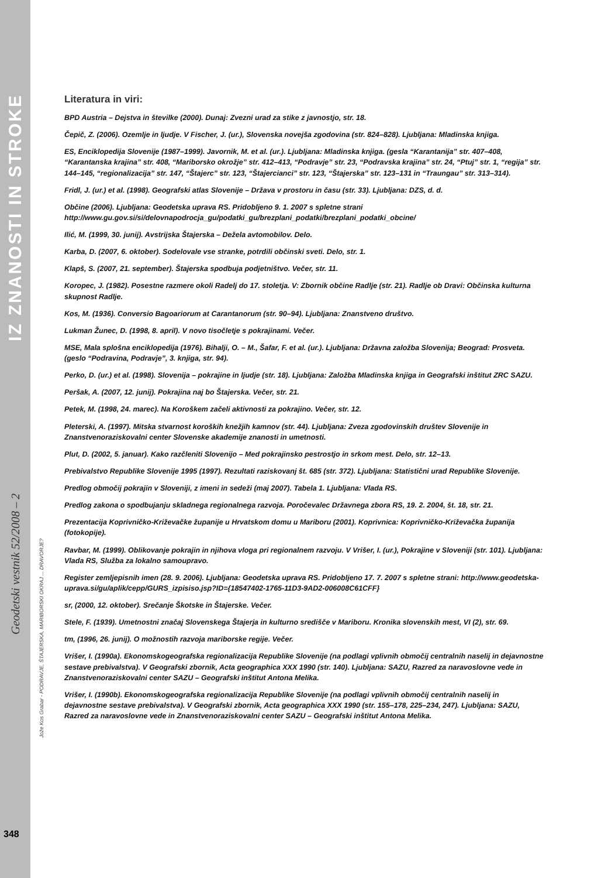IZ ZNANOSTI IN STROKE
Geodetski vestnik 52/2008 – 2
Jože Kos Grabar - PODRAVJE, ŠTAJERSKA, MARIBORSKI OKRAJ ... DRAVORJE?
348
Literatura in viri:
BPD Austria – Dejstva in številke (2000). Dunaj: Zvezni urad za stike z javnostjo, str. 18.
Čepič, Z. (2006). Ozemlje in ljudje. V Fischer, J. (ur.), Slovenska novejša zgodovina (str. 824–828). Ljubljana: Mladinska knjiga.
ES, Enciklopedija Slovenije (1987–1999). Javornik, M. et al. (ur.). Ljubljana: Mladinska knjiga. (gesla “Karantanija” str. 407–408, “Karantanska krajina” str. 408, “Mariborsko okrožje” str. 412–413, “Podravje” str. 23, “Podravska krajina” str. 24, “Ptuj” str. 1, “regija” str. 144–145, “regionalizacija” str. 147, “Štajerc” str. 123, “Štajercianci” str. 123, “Štajerska” str. 123–131 in “Traungau” str. 313–314).
Fridl, J. (ur.) et al. (1998). Geografski atlas Slovenije – Država v prostoru in času (str. 33). Ljubljana: DZS, d. d.
Občine (2006). Ljubljana: Geodetska uprava RS. Pridobljeno 9. 1. 2007 s spletne strani http://www.gu.gov.si/si/delovnapodrocja_gu/podatki_gu/brezplani_podatki/brezplani_podatki_obcine/
Ilić, M. (1999, 30. junij). Avstrijska Štajerska – Dežela avtomobilov. Delo.
Karba, D. (2007, 6. oktober). Sodelovale vse stranke, potrdili občinski sveti. Delo, str. 1.
Klapš, S. (2007, 21. september). Štajerska spodbuja podjetništvo. Večer, str. 11.
Koropec, J. (1982). Posestne razmere okoli Radelj do 17. stoletja. V: Zbornik občine Radlje (str. 21). Radlje ob Dravi: Občinska kulturna skupnost Radlje.
Kos, M. (1936). Conversio Bagoariorum at Carantanorum (str. 90–94). Ljubljana: Znanstveno društvo.
Lukman Žunec, D. (1998, 8. april). V novo tisočletje s pokrajinami. Večer.
MSE, Mala splošna enciklopedija (1976). Bihalji, O. – M., Šafar, F. et al. (ur.). Ljubljana: Državna založba Slovenija; Beograd: Prosveta. (geslo “Podravina, Podravje”, 3. knjiga, str. 94).
Perko, D. (ur.) et al. (1998). Slovenija – pokrajine in ljudje (str. 18). Ljubljana: Založba Mladinska knjiga in Geografski inštitut ZRC SAZU.
Peršak, A. (2007, 12. junij). Pokrajina naj bo Štajerska. Večer, str. 21.
Petek, M. (1998, 24. marec). Na Koroškem začeli aktivnosti za pokrajino. Večer, str. 12.
Pleterski, A. (1997). Mitska stvarnost koroških knežjih kamnov (str. 44). Ljubljana: Zveza zgodovinskih društev Slovenije in Znanstvenoraziskovalni center Slovenske akademije znanosti in umetnosti.
Plut, D. (2002, 5. januar). Kako razčleniti Slovenijo – Med pokrajinsko pestrostjo in srkom mest. Delo, str. 12–13.
Prebivalstvo Republike Slovenije 1995 (1997). Rezultati raziskovanj št. 685 (str. 372). Ljubljana: Statistični urad Republike Slovenije.
Predlog območij pokrajin v Sloveniji, z imeni in sedeži (maj 2007). Tabela 1. Ljubljana: Vlada RS.
Predlog zakona o spodbujanju skladnega regionalnega razvoja. Poročevalec Državnega zbora RS, 19. 2. 2004, št. 18, str. 21.
Prezentacija Koprivničko-Križevačke županije u Hrvatskom domu u Mariboru (2001). Koprivnica: Koprivničko-Križevačka županija (fotokopije).
Ravbar, M. (1999). Oblikovanje pokrajin in njihova vloga pri regionalnem razvoju. V Vrišer, I. (ur.), Pokrajine v Sloveniji (str. 101). Ljubljana: Vlada RS, Služba za lokalno samoupravo.
Register zemljepisnih imen (28. 9. 2006). Ljubljana: Geodetska uprava RS. Pridobljeno 17. 7. 2007 s spletne strani: http://www.geodetska-uprava.si/gu/aplik/cepp/GURS_izpisiso.jsp?ID={18547402-1765-11D3-9AD2-006008C61CFF}
sr, (2000, 12. oktober). Srečanje Škotske in Štajerske. Večer.
Stele, F. (1939). Umetnostni značaj Slovenskega Štajerja in kulturno središče v Mariboru. Kronika slovenskih mest, VI (2), str. 69.
tm, (1996, 26. junij). O možnostih razvoja mariborske regije. Večer.
Vrišer, I. (1990a). Ekonomskogeografska regionalizacija Republike Slovenije (na podlagi vplivnih območij centralnih naselij in dejavnostne sestave prebivalstva). V Geografski zbornik, Acta geographica XXX 1990 (str. 140). Ljubljana: SAZU, Razred za naravoslovne vede in Znanstvenoraziskovalni center SAZU – Geografski inštitut Antona Melika.
Vrišer, I. (1990b). Ekonomskogeografska regionalizacija Republike Slovenije (na podlagi vplivnih območij centralnih naselij in dejavnostne sestave prebivalstva). V Geografski zbornik, Acta geographica XXX 1990 (str. 155–178, 225–234, 247). Ljubljana: SAZU, Razred za naravoslovne vede in Znanstvenoraziskovalni center SAZU – Geografski inštitut Antona Melika.